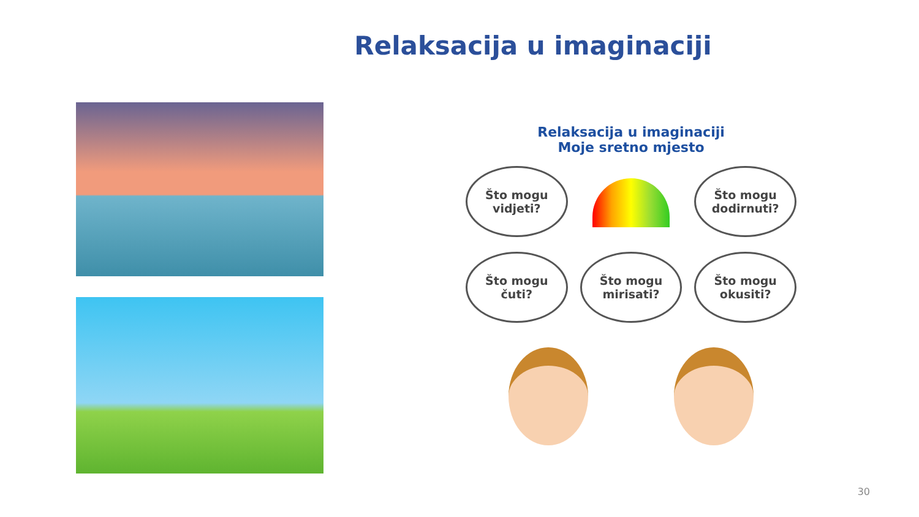Relaksacija u imaginaciji
Relaksacija u imaginaciji
Moje sretno mjesto
Što mogu
vidjeti?
Što mogu
dodirnuti?
Što mogu
čuti?
Što mogu
mirisati?
Što mogu
okusiti?
30